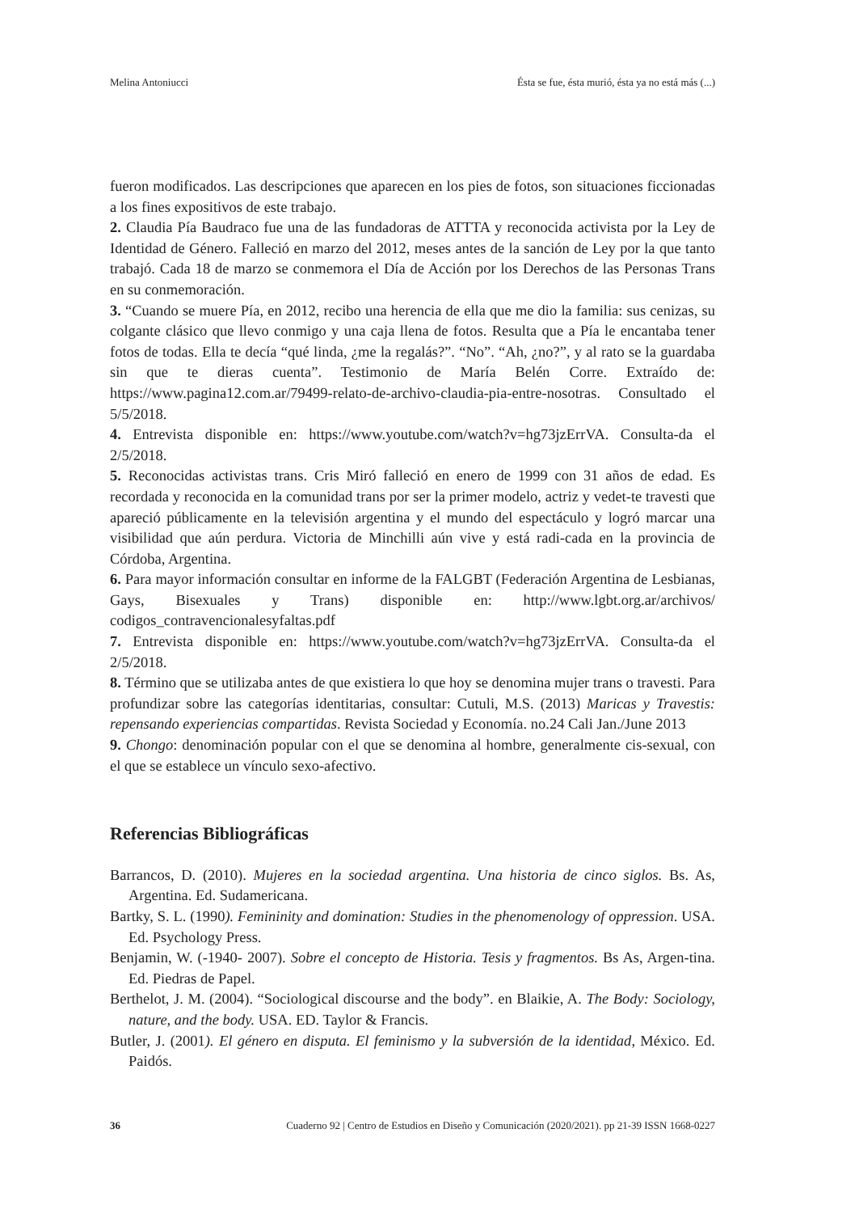Melina Antoniucci Ésta se fue, ésta murió, ésta ya no está más (...)
fueron modificados. Las descripciones que aparecen en los pies de fotos, son situaciones ficcionadas a los fines expositivos de este trabajo.
2. Claudia Pía Baudraco fue una de las fundadoras de ATTTA y reconocida activista por la Ley de Identidad de Género. Falleció en marzo del 2012, meses antes de la sanción de Ley por la que tanto trabajó. Cada 18 de marzo se conmemora el Día de Acción por los Derechos de las Personas Trans en su conmemoración.
3. “Cuando se muere Pía, en 2012, recibo una herencia de ella que me dio la familia: sus cenizas, su colgante clásico que llevo conmigo y una caja llena de fotos. Resulta que a Pía le encantaba tener fotos de todas. Ella te decía “qué linda, ¿me la regalás?”. “No”. “Ah, ¿no?”, y al rato se la guardaba sin que te dieras cuenta”. Testimonio de María Belén Corre. Extraído de: https://www.pagina12.com.ar/79499-relato-de-archivo-claudia-pia-entre-nosotras. Consultado el 5/5/2018.
4. Entrevista disponible en: https://www.youtube.com/watch?v=hg73jzErrVA. Consulta-da el 2/5/2018.
5. Reconocidas activistas trans. Cris Miró falleció en enero de 1999 con 31 años de edad. Es recordada y reconocida en la comunidad trans por ser la primer modelo, actriz y vedet-te travesti que apareció públicamente en la televisión argentina y el mundo del espectáculo y logró marcar una visibilidad que aún perdura. Victoria de Minchilli aún vive y está radi-cada en la provincia de Córdoba, Argentina.
6. Para mayor información consultar en informe de la FALGBT (Federación Argentina de Lesbianas, Gays, Bisexuales y Trans) disponible en: http://www.lgbt.org.ar/archivos/ codigos_contravencionalesyfaltas.pdf
7. Entrevista disponible en: https://www.youtube.com/watch?v=hg73jzErrVA. Consulta-da el 2/5/2018.
8. Término que se utilizaba antes de que existiera lo que hoy se denomina mujer trans o travesti. Para profundizar sobre las categorías identitarias, consultar: Cutuli, M.S. (2013) Maricas y Travestis: repensando experiencias compartidas. Revista Sociedad y Economía. no.24 Cali Jan./June 2013
9. Chongo: denominación popular con el que se denomina al hombre, generalmente cis-sexual, con el que se establece un vínculo sexo-afectivo.
Referencias Bibliográficas
Barrancos, D. (2010). Mujeres en la sociedad argentina. Una historia de cinco siglos. Bs. As, Argentina. Ed. Sudamericana.
Bartky, S. L. (1990). Femininity and domination: Studies in the phenomenology of oppression. USA. Ed. Psychology Press.
Benjamin, W. (-1940- 2007). Sobre el concepto de Historia. Tesis y fragmentos. Bs As, Argen-tina. Ed. Piedras de Papel.
Berthelot, J. M. (2004). “Sociological discourse and the body”. en Blaikie, A. The Body: Sociology, nature, and the body. USA. ED. Taylor & Francis.
Butler, J. (2001). El género en disputa. El feminismo y la subversión de la identidad, México. Ed. Paidós.
36 Cuaderno 92 | Centro de Estudios en Diseño y Comunicación (2020/2021). pp 21-39 ISSN 1668-0227